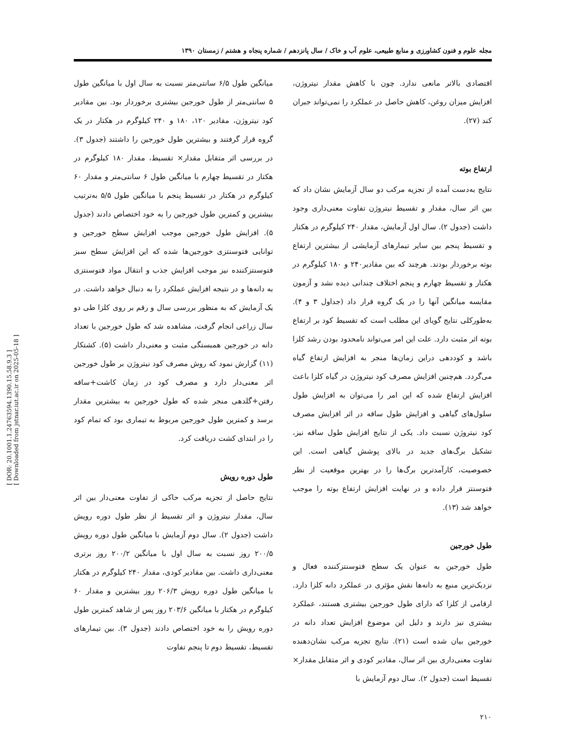[ DOR: 20.1001.1.24763594.1390.15.58.9.3 ]
[ Downloaded from jstnar.iut.ac.ir on 2025-05-18 ]
مجله علوم و فنون کشاورزی و منابع طبیعی، علوم آب و خاک / سال پانزدهم / شماره پنجاه و هشتم / زمستان ۱۳۹۰
اقتصادی بالاتر مانعی ندارد. چون با کاهش مقدار نیتروژن، افزایش میزان روغن، کاهش حاصل در عملکرد را نمی‌تواند جبران کند (۲۷).
ارتفاع بوته
نتایج به‌دست آمده از تجزیه مرکب دو سال آزمایش نشان داد که بین اثر سال، مقدار و تقسیط نیتروژن تفاوت معنی‌داری وجود داشت (جدول ۲). سال اول آزمایش، مقدار ۲۴۰ کیلوگرم در هکتار و تقسیط پنجم بین سایر تیمارهای آزمایشی از بیشترین ارتفاع بوته برخوردار بودند. هرچند که بین مقادیر۲۴۰ و ۱۸۰ کیلوگرم در هکتار و تقسیط چهارم و پنجم اختلاف چندانی دیده نشد و آزمون مقایسه میانگین آنها را در یک گروه قرار داد (جداول ۳ و ۴). به‌طورکلی نتایج گویای این مطلب است که تقسیط کود بر ارتفاع بوته اثر مثبت دارد. علت این امر می‌تواند نامحدود بودن رشد کلزا باشد و کوددهی دراین زمان‌ها منجر به افزایش ارتفاع گیاه می‌گردد. هم‌چنین افزایش مصرف کود نیتروژن در گیاه کلزا باعث افزایش ارتفاع شده که این امر را می‌توان به افزایش طول سلول‌های گیاهی و افزایش طول ساقه در اثر افزایش مصرف کود نیتروژن نسبت داد. یکی از نتایج افزایش طول ساقه نیز، تشکیل برگ‌های جدید در بالای پوشش گیاهی است. این خصوصیت، کارآمدترین برگ‌ها را در بهترین موقعیت از نظر فتوسنتز قرار داده و در نهایت افزایش ارتفاع بوته را موجب خواهد شد (۱۳).
طول خورجین
طول خورجین به عنوان یک سطح فتوسنتزکننده فعال و نزدیک‌ترین منبع به دانه‌ها نقش مؤثری در عملکرد دانه کلزا دارد. ارقامی از کلزا که دارای طول خورجین بیشتری هستند، عملکرد بیشتری نیز دارند و دلیل این موضوع افزایش تعداد دانه در خورجین بیان شده است (۲۱). نتایج تجزیه مرکب نشان‌دهنده تفاوت معنی‌داری بین اثر سال، مقادیر کودی و اثر متقابل مقدار× تقسیط است (جدول ۲). سال دوم آزمایش با
۲۱۰
میانگین طول ۶/۵ سانتی‌متر نسبت به سال اول با میانگین طول ۵ سانتی‌متر از طول خورجین بیشتری برخوردار بود. بین مقادیر کود نیتروژن، مقادیر ۱۲۰، ۱۸۰ و ۲۴۰ کیلوگرم در هکتار در یک گروه قرار گرفتند و بیشترین طول خورجین را داشتند (جدول ۳). در بررسی اثر متقابل مقدار× تقسیط، مقدار ۱۸۰ کیلوگرم در هکتار در تقسیط چهارم با میانگین طول ۶ سانتی‌متر و مقدار ۶۰ کیلوگرم در هکتار در تقسیط پنجم با میانگین طول ۵/۵ به‌ترتیب بیشترین و کمترین طول خورجین را به خود اختصاص دادند (جدول ۵). افزایش طول خورجین موجب افزایش سطح خورجین و توانایی فتوسنتزی خورجین‌ها شده که این افزایش سطح سبز فتوسنتزکننده نیز موجب افزایش جذب و انتقال مواد فتوسنتزی به دانه‌ها و در نتیجه افزایش عملکرد را به دنبال خواهد داشت. در یک آزمایش که به منظور بررسی سال و رقم بر روی کلزا طی دو سال زراعی انجام گرفت، مشاهده شد که طول خورجین با تعداد دانه در خورجین همبستگی مثبت و معنی‌دار داشت (۵). کشتکار (۱۱) گزارش نمود که روش مصرف کود نیتروژن بر طول خورجین اثر معنی‌دار دارد و مصرف کود در زمان کاشت+ساقه رفتن+گلدهی منجر شده که طول خورجین به بیشترین مقدار برسد و کمترین طول خورجین مربوط به تیماری بود که تمام کود را در ابتدای کشت دریافت کرد.
طول دوره رویش
نتایج حاصل از تجزیه مرکب حاکی از تفاوت معنی‌دار بین اثر سال، مقدار نیتروژن و اثر تقسیط از نظر طول دوره رویش داشت (جدول ۲). سال دوم آزمایش با میانگین طول دوره رویش ۲۰۰/۵ روز نسبت به سال اول با میانگین ۲۰۰/۲ روز برتری معنی‌داری داشت. بین مقادیر کودی، مقدار ۲۴۰ کیلوگرم در هکتار با میانگین طول دوره رویش ۲۰۶/۳ روز بیشترین و مقدار ۶۰ کیلوگرم در هکتار با میانگین ۲۰۳/۶ روز پس از شاهد کمترین طول دوره رویش را به خود اختصاص دادند (جدول ۳). بین تیمارهای تقسیط، تقسیط دوم تا پنجم تفاوت